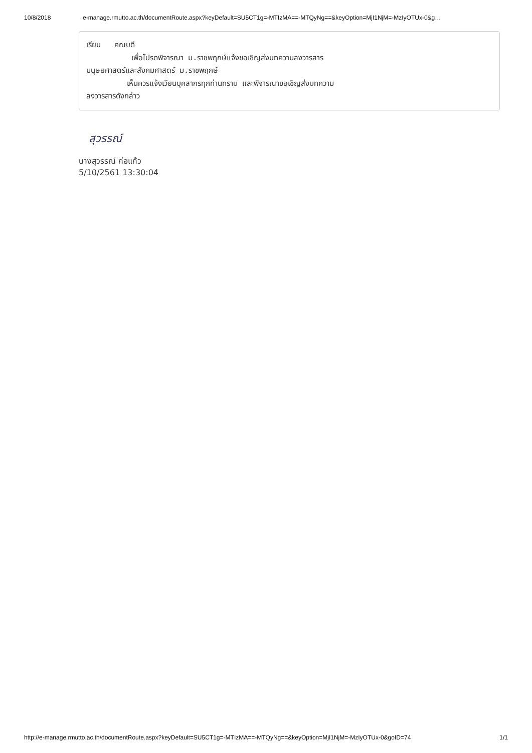10/8/2018 e-manage.rmutto.ac.th/documentRoute.aspx?keyDefault=SU5CT1g=-MTIzMA==-MTQyNg==&keyOption=MjI1NjM=-MzIyOTUx-0&g…
เรียน คณบดี เพื่อโปรดพิจารณา ม.ราชพฤกษ์แจ้งขอเชิญส่งบทความลงวารสาร มนุษยศาสตร์และสังคมศาสตร์ ม.ราชพฤกษ์ เห็นควรแจ้งเวียนบุคลากรทุกท่านทราบ และพิจารณาขอเชิญส่งบทความ ลงวารสารดังกล่าว
สุวรรณ์
นางสุวรรณ์ ก่อแก้ว
5/10/2561 13:30:04
http://e-manage.rmutto.ac.th/documentRoute.aspx?keyDefault=SU5CT1g=-MTIzMA==-MTQyNg==&keyOption=MjI1NjM=-MzIyOTUx-0&goID=74 1/1